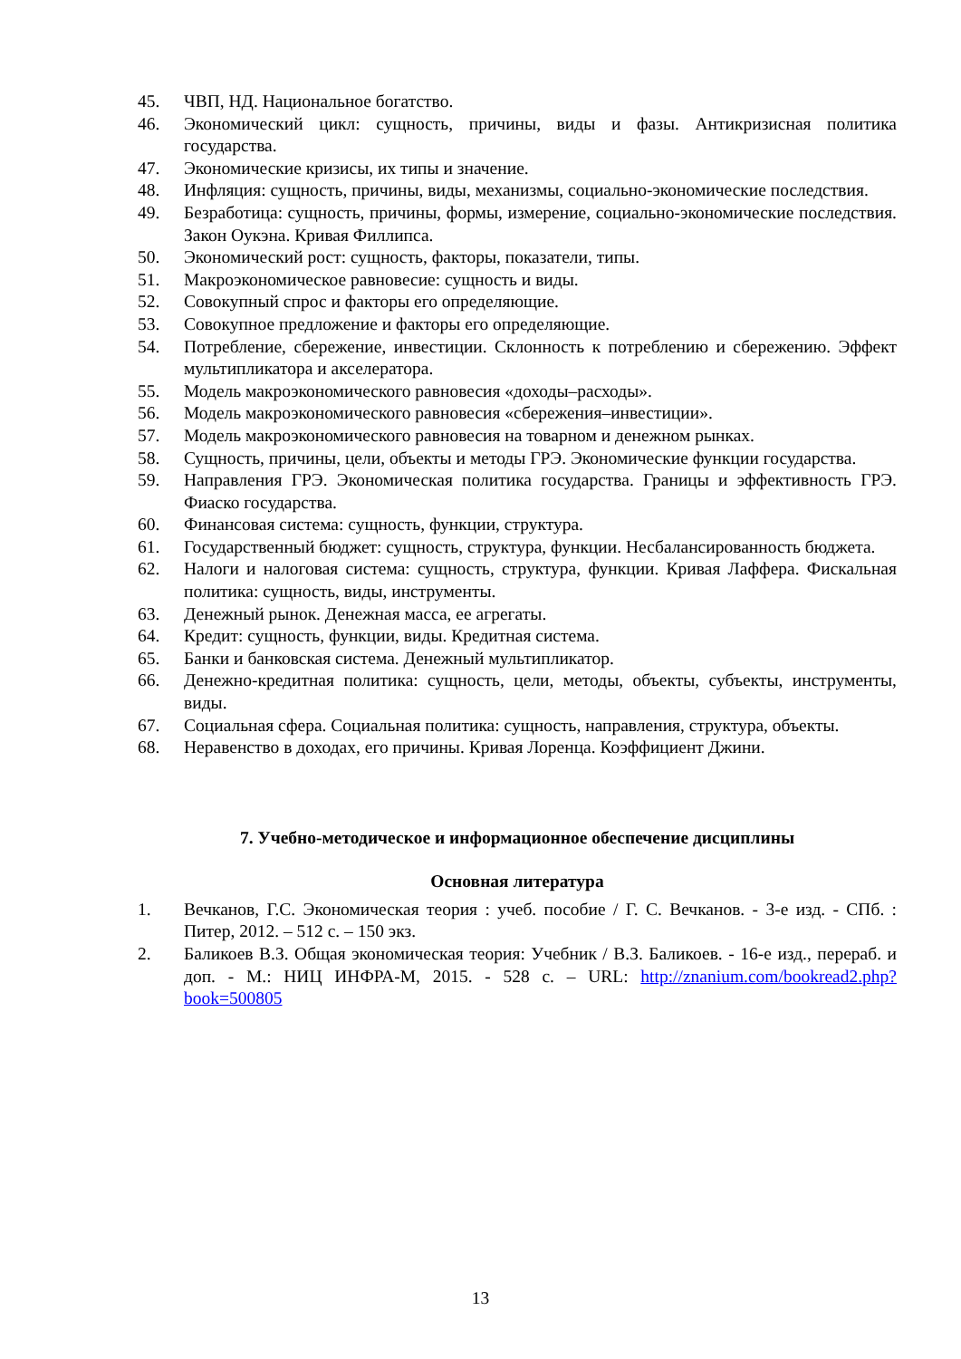45. ЧВП, НД. Национальное богатство.
46. Экономический цикл: сущность, причины, виды и фазы. Антикризисная политика государства.
47. Экономические кризисы, их типы и значение.
48. Инфляция: сущность, причины, виды, механизмы, социально-экономические последствия.
49. Безработица: сущность, причины, формы, измерение, социально-экономические последствия. Закон Оукэна. Кривая Филлипса.
50. Экономический рост: сущность, факторы, показатели, типы.
51. Макроэкономическое равновесие: сущность и виды.
52. Совокупный спрос и факторы его определяющие.
53. Совокупное предложение и факторы его определяющие.
54. Потребление, сбережение, инвестиции. Склонность к потреблению и сбережению. Эффект мультипликатора и акселератора.
55. Модель макроэкономического равновесия «доходы–расходы».
56. Модель макроэкономического равновесия «сбережения–инвестиции».
57. Модель макроэкономического равновесия на товарном и денежном рынках.
58. Сущность, причины, цели, объекты и методы ГРЭ. Экономические функции государства.
59. Направления ГРЭ. Экономическая политика государства. Границы и эффективность ГРЭ. Фиаско государства.
60. Финансовая система: сущность, функции, структура.
61. Государственный бюджет: сущность, структура, функции. Несбалансированность бюджета.
62. Налоги и налоговая система: сущность, структура, функции. Кривая Лаффера. Фискальная политика: сущность, виды, инструменты.
63. Денежный рынок. Денежная масса, ее агрегаты.
64. Кредит: сущность, функции, виды. Кредитная система.
65. Банки и банковская система. Денежный мультипликатор.
66. Денежно-кредитная политика: сущность, цели, методы, объекты, субъекты, инструменты, виды.
67. Социальная сфера. Социальная политика: сущность, направления, структура, объекты.
68. Неравенство в доходах, его причины. Кривая Лоренца. Коэффициент Джини.
7. Учебно-методическое и информационное обеспечение дисциплины
Основная литература
1. Вечканов, Г.С. Экономическая теория : учеб. пособие / Г. С. Вечканов. - 3-е изд. - СПб. : Питер, 2012. – 512 с. – 150 экз.
2. Баликоев В.З. Общая экономическая теория: Учебник / В.З. Баликоев. - 16-е изд., перераб. и доп. - М.: НИЦ ИНФРА-М, 2015. - 528 с. – URL: http://znanium.com/bookread2.php?book=500805
13